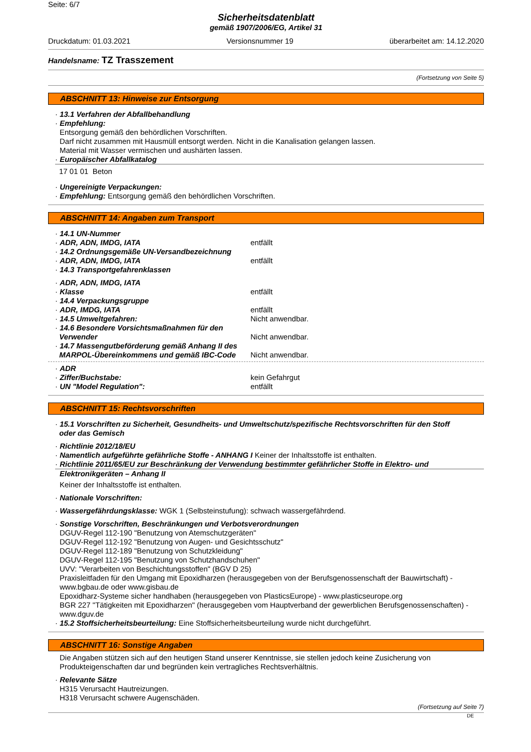Seite: 6/7
Sicherheitsdatenblatt
gemäß 1907/2006/EG, Artikel 31
Druckdatum: 01.03.2021 Versionsnummer 19 überarbeitet am: 14.12.2020
Handelsname: TZ Trasszement
(Fortsetzung von Seite 5)
ABSCHNITT 13: Hinweise zur Entsorgung
· 13.1 Verfahren der Abfallbehandlung
· Empfehlung:
Entsorgung gemäß den behördlichen Vorschriften.
Darf nicht zusammen mit Hausmüll entsorgt werden. Nicht in die Kanalisation gelangen lassen.
Material mit Wasser vermischen und aushärten lassen.
· Europäischer Abfallkatalog
17 01 01 Beton
· Ungereinigte Verpackungen:
· Empfehlung: Entsorgung gemäß den behördlichen Vorschriften.
ABSCHNITT 14: Angaben zum Transport
· 14.1 UN-Nummer
· ADR, ADN, IMDG, IATA entfällt
· 14.2 Ordnungsgemäße UN-Versandbezeichnung
· ADR, ADN, IMDG, IATA entfällt
· 14.3 Transportgefahrenklassen
· ADR, ADN, IMDG, IATA
· Klasse entfällt
· 14.4 Verpackungsgruppe
· ADR, IMDG, IATA entfällt
· 14.5 Umweltgefahren: Nicht anwendbar.
· 14.6 Besondere Vorsichtsmaßnahmen für den
Verwender
Nicht anwendbar.
· 14.7 Massengutbeförderung gemäß Anhang II des
MARPOL-Übereinkommens und gemäß IBC-Code
Nicht anwendbar.
· ADR
· Ziffer/Buchstabe: kein Gefahrgut
· UN "Model Regulation": entfällt
ABSCHNITT 15: Rechtsvorschriften
· 15.1 Vorschriften zu Sicherheit, Gesundheits- und Umweltschutz/spezifische Rechtsvorschriften für den Stoff
oder das Gemisch
· Richtlinie 2012/18/EU
· Namentlich aufgeführte gefährliche Stoffe - ANHANG I Keiner der Inhaltsstoffe ist enthalten.
· Richtlinie 2011/65/EU zur Beschränkung der Verwendung bestimmter gefährlicher Stoffe in Elektro- und
Elektronikgeräten – Anhang II
Keiner der Inhaltsstoffe ist enthalten.
· Nationale Vorschriften:
· Wassergefährdungsklasse: WGK 1 (Selbsteinstufung): schwach wassergefährdend.
· Sonstige Vorschriften, Beschränkungen und Verbotsverordnungen
DGUV-Regel 112-190 "Benutzung von Atemschutzgeräten"
DGUV-Regel 112-192 "Benutzung von Augen- und Gesichtsschutz"
DGUV-Regel 112-189 "Benutzung von Schutzkleidung"
DGUV-Regel 112-195 "Benutzung von Schutzhandschuhen"
UVV: "Verarbeiten von Beschichtungsstoffen" (BGV D 25)
Praxisleitfaden für den Umgang mit Epoxidharzen (herausgegeben von der Berufsgenossenschaft der Bauwirtschaft) - www.bgbau.de oder www.gisbau.de
Epoxidharz-Systeme sicher handhaben (herausgegeben von PlasticsEurope) - www.plasticseurope.org
BGR 227 "Tätigkeiten mit Epoxidharzen" (herausgegeben vom Hauptverband der gewerblichen Berufsgenossenschaften) - www.dguv.de
· 15.2 Stoffsicherheitsbeurteilung: Eine Stoffsicherheitsbeurteilung wurde nicht durchgeführt.
ABSCHNITT 16: Sonstige Angaben
Die Angaben stützen sich auf den heutigen Stand unserer Kenntnisse, sie stellen jedoch keine Zusicherung von Produkteigenschaften dar und begründen kein vertragliches Rechtsverhältnis.
· Relevante Sätze
H315 Verursacht Hautreizungen.
H318 Verursacht schwere Augenschäden.
(Fortsetzung auf Seite 7)
DE